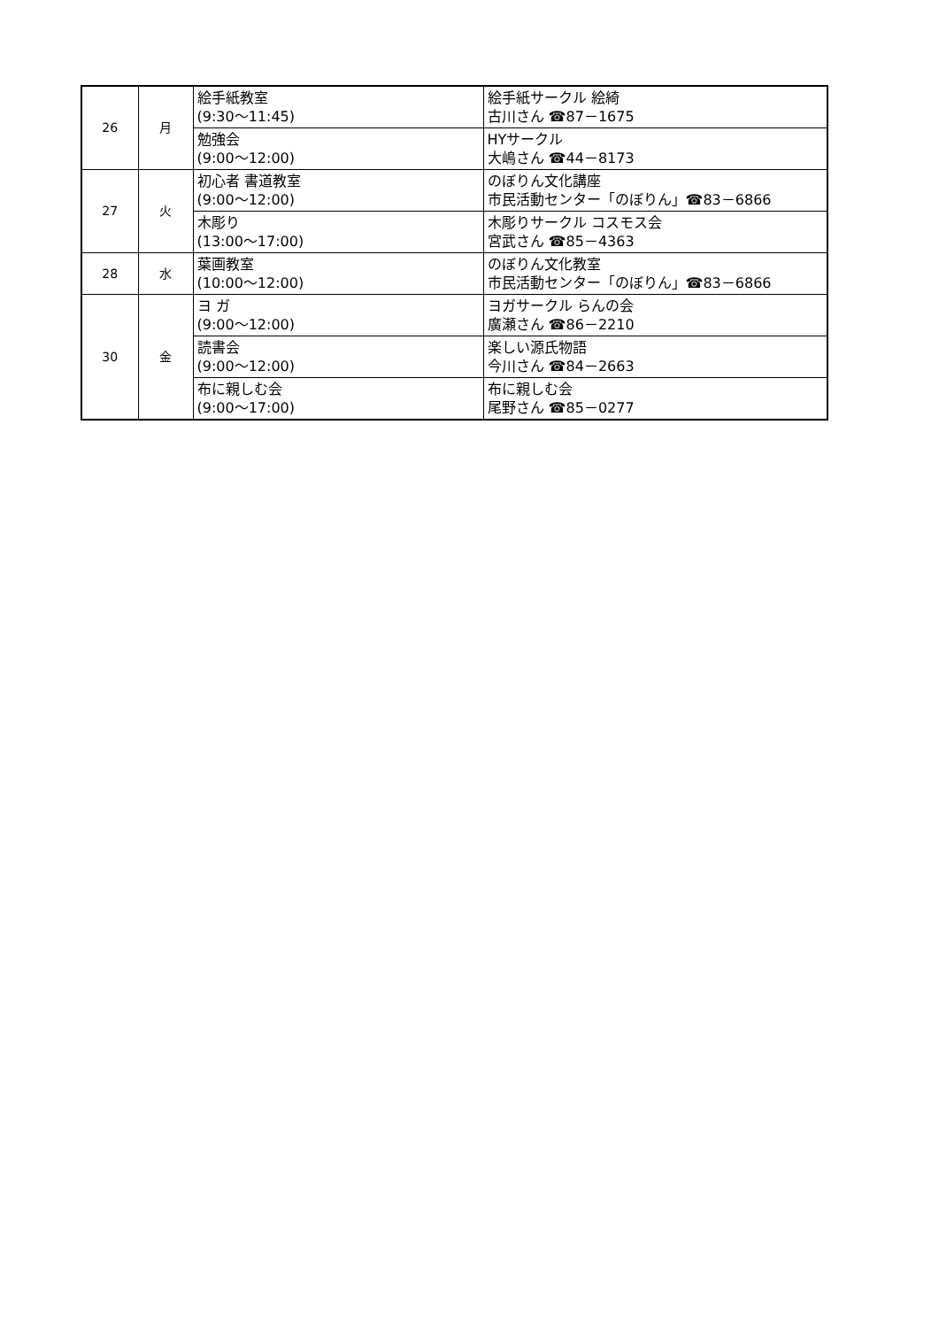| 26 | 月 | 絵手紙教室 (9:30～11:45) | 絵手紙サークル 絵綺 古川さん ☎87－1675 |
| | | 勉強会 (9:00～12:00) | HYサークル 大嶋さん ☎44－8173 |
| 27 | 火 | 初心者 書道教室 (9:00～12:00) | のぼりん文化講座 市民活動センター「のぼりん」☎83－6866 |
| | | 木彫り (13:00～17:00) | 木彫りサークル コスモス会 宮武さん ☎85－4363 |
| 28 | 水 | 葉画教室 (10:00～12:00) | のぼりん文化教室 市民活動センター「のぼりん」☎83－6866 |
| 30 | 金 | ヨ ガ (9:00～12:00) | ヨガサークル らんの会 廣瀬さん ☎86－2210 |
| | | 読書会 (9:00～12:00) | 楽しい源氏物語 今川さん ☎84－2663 |
| | | 布に親しむ会 (9:00～17:00) | 布に親しむ会 尾野さん ☎85－0277 |